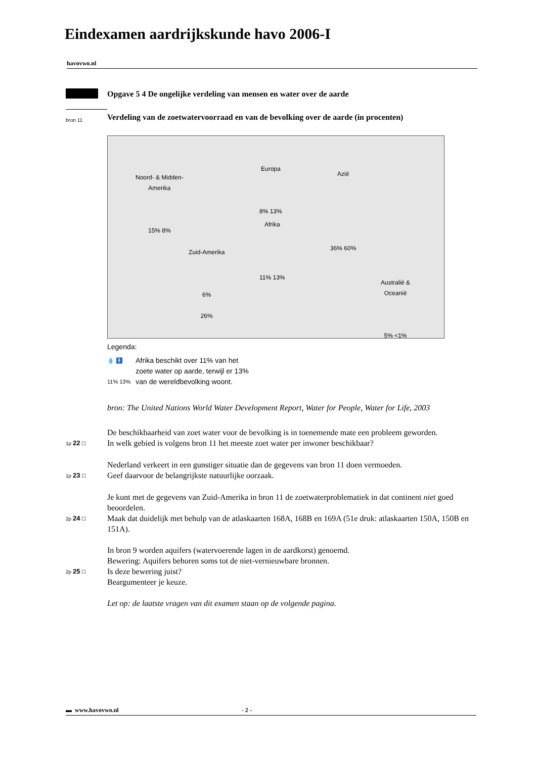Eindexamen aardrijkskunde havo 2006-I
havovwo.nl
Opgave 5 4 De ongelijke verdeling van mensen en water over de aarde
bron 11
Verdeling van de zoetwatervoorraad en van de bevolking over de aarde (in procenten)
Noord- & Midden-
Amerika
15% 8%
Europa
8% 13%
Azië
36% 60%
Afrika
11% 13%
Zuid-Amerika
6%
26%
Australië &
Oceanië
5% <1%
Legenda:
💧 🚹
11% 13%
Afrika beschikt over 11% van het
zoete water op aarde, terwijl er 13%
van de wereldbevolking woont.
bron: The United Nations World Water Development Report, Water for People, Water for Life, 2003
De beschikbaarheid van zoet water voor de bevolking is in toenemende mate een probleem geworden.
1p 22 ☐
In welk gebied is volgens bron 11 het meeste zoet water per inwoner beschikbaar?
Nederland verkeert in een gunstiger situatie dan de gegevens van bron 11 doen vermoeden.
1p 23 ☐
Geef daarvoor de belangrijkste natuurlijke oorzaak.
Je kunt met de gegevens van Zuid-Amerika in bron 11 de zoetwaterproblematiek in dat continent niet goed beoordelen.
2p 24 ☐
Maak dat duidelijk met behulp van de atlaskaarten 168A, 168B en 169A (51e druk: atlaskaarten 150A, 150B en 151A).
In bron 9 worden aquifers (watervoerende lagen in de aardkorst) genoemd.
Bewering: Aquifers behoren soms tot de niet-vernieuwbare bronnen.
2p 25 ☐
Is deze bewering juist?
Beargumenteer je keuze.
Let op: de laatste vragen van dit examen staan op de volgende pagina.
▬ www.havovwo.nl - 2 -